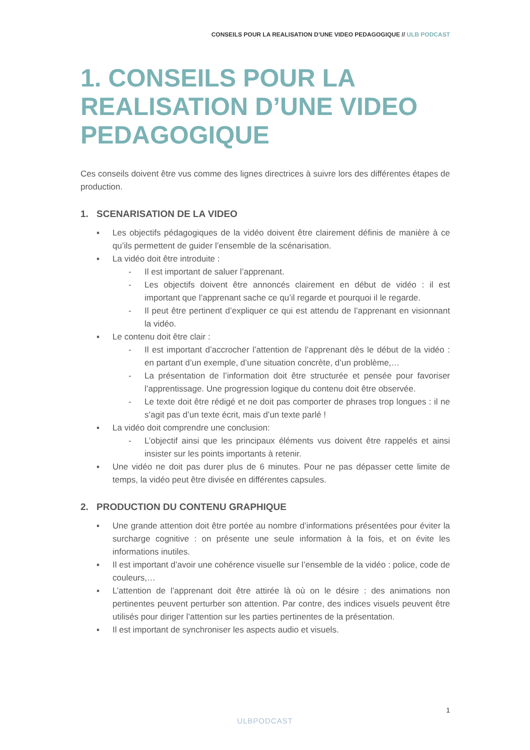CONSEILS POUR LA REALISATION D’UNE VIDEO PEDAGOGIQUE // ULB PODCAST
1. CONSEILS POUR LA REALISATION D’UNE VIDEO PEDAGOGIQUE
Ces conseils doivent être vus comme des lignes directrices à suivre lors des différentes étapes de production.
1. SCENARISATION DE LA VIDEO
▪ Les objectifs pédagogiques de la vidéo doivent être clairement définis de manière à ce qu’ils permettent de guider l’ensemble de la scénarisation.
▪ La vidéo doit être introduite :
- Il est important de saluer l’apprenant.
- Les objectifs doivent être annoncés clairement en début de vidéo : il est important que l’apprenant sache ce qu’il regarde et pourquoi il le regarde.
- Il peut être pertinent d’expliquer ce qui est attendu de l’apprenant en visionnant la vidéo.
▪ Le contenu doit être clair :
- Il est important d’accrocher l’attention de l’apprenant dès le début de la vidéo : en partant d’un exemple, d’une situation concrète, d’un problème,…
- La présentation de l’information doit être structurée et pensée pour favoriser l’apprentissage. Une progression logique du contenu doit être observée.
- Le texte doit être rédigé et ne doit pas comporter de phrases trop longues : il ne s’agit pas d’un texte écrit, mais d’un texte parlé !
▪ La vidéo doit comprendre une conclusion:
- L’objectif ainsi que les principaux éléments vus doivent être rappelés et ainsi insister sur les points importants à retenir.
▪ Une vidéo ne doit pas durer plus de 6 minutes. Pour ne pas dépasser cette limite de temps, la vidéo peut être divisée en différentes capsules.
2. PRODUCTION DU CONTENU GRAPHIQUE
▪ Une grande attention doit être portée au nombre d’informations présentées pour éviter la surcharge cognitive : on présente une seule information à la fois, et on évite les informations inutiles.
▪ Il est important d’avoir une cohérence visuelle sur l’ensemble de la vidéo : police, code de couleurs,…
▪ L’attention de l’apprenant doit être attirée là où on le désire : des animations non pertinentes peuvent perturber son attention. Par contre, des indices visuels peuvent être utilisés pour diriger l’attention sur les parties pertinentes de la présentation.
▪ Il est important de synchroniser les aspects audio et visuels.
1
ULBPODCAST